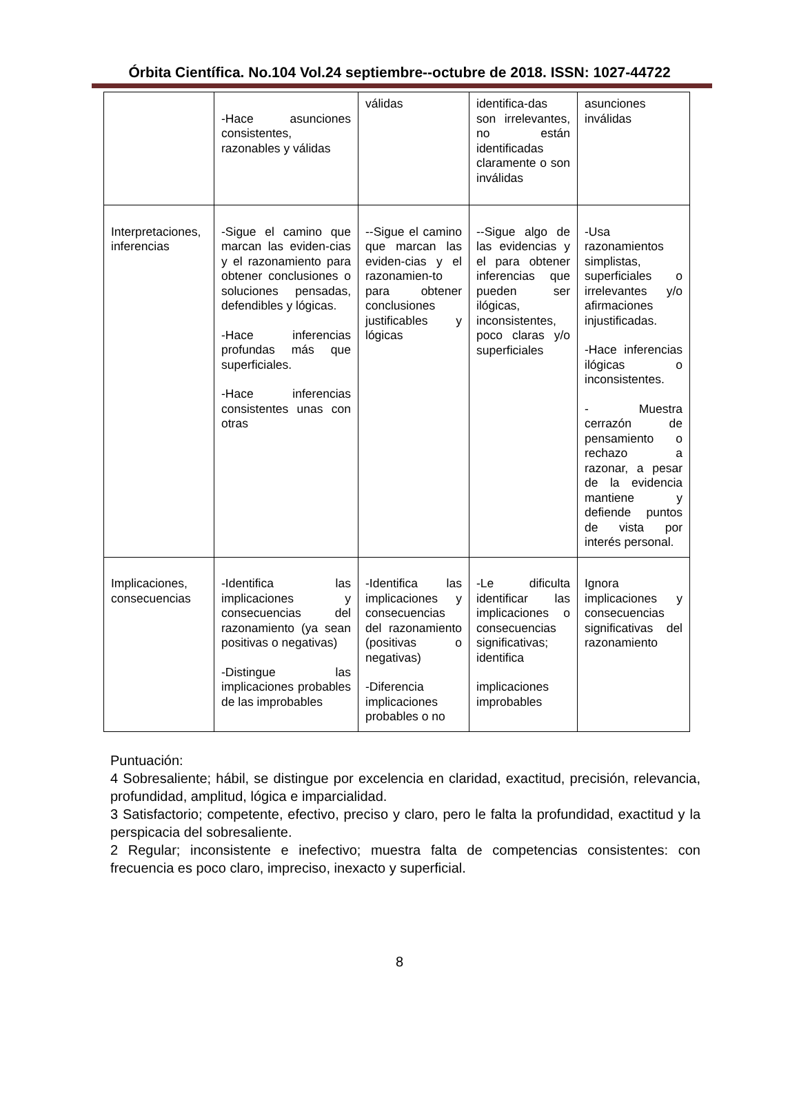Órbita Científica. No.104 Vol.24 septiembre--octubre de 2018. ISSN: 1027-44722
| | -Hace asunciones consistentes, razonables y válidas | válidas | identifica-das son irrelevantes, no están identificadas claramente o son inválidas | asunciones inválidas |
| Interpretaciones, inferencias | -Sigue el camino que marcan las eviden-cias y el razonamiento para obtener conclusiones o soluciones pensadas, defendibles y lógicas. -Hace inferencias profundas más que superficiales. -Hace inferencias consistentes unas con otras | --Sigue el camino que marcan las eviden-cias y el razonamien-to para obtener conclusiones justificables y lógicas | --Sigue algo de las evidencias y el para obtener inferencias que pueden ser ilógicas, inconsistentes, poco claras y/o superficiales | -Usa razonamientos simplistas, superficiales o irrelevantes y/o afirmaciones injustificadas. -Hace inferencias ilógicas o inconsistentes. - Muestra cerrazón de pensamiento o rechazo a razonar, a pesar de la evidencia mantiene y defiende puntos de vista por interés personal. |
| Implicaciones, consecuencias | -Identifica las implicaciones y consecuencias del razonamiento (ya sean positivas o negativas) -Distingue las implicaciones probables de las improbables | -Identifica las implicaciones y consecuencias del razonamiento (positivas o negativas) -Diferencia implicaciones probables o no | -Le dificulta identificar las implicaciones o consecuencias significativas; identifica implicaciones improbables | Ignora implicaciones y consecuencias significativas del razonamiento |
Puntuación:
4 Sobresaliente; hábil, se distingue por excelencia en claridad, exactitud, precisión, relevancia, profundidad, amplitud, lógica e imparcialidad.
3 Satisfactorio; competente, efectivo, preciso y claro, pero le falta la profundidad, exactitud y la perspicacia del sobresaliente.
2 Regular; inconsistente e inefectivo; muestra falta de competencias consistentes: con frecuencia es poco claro, impreciso, inexacto y superficial.
8